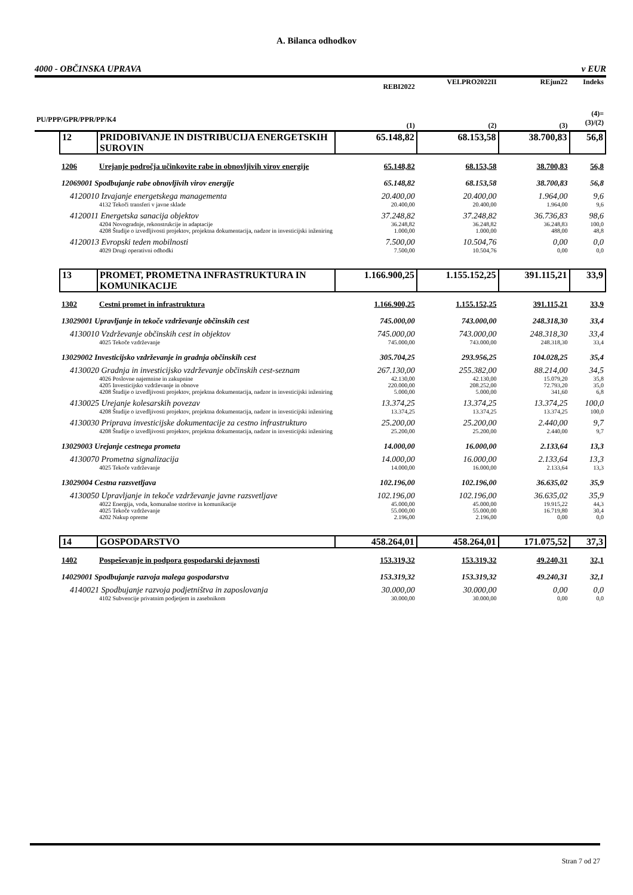A. Bilanca odhodkov
4000 - OBČINSKA UPRAVA v EUR
| | | | REBI2022 | VELPRO2022II | REjun22 | Indeks |
| --- | --- | --- | --- | --- | --- | --- |
| PU/PPP/GPR/PPR/PP/K4 | | | (1) | (2) | (3) | (4)= (3)/(2) |
| | 12 | PRIDOBIVANJE IN DISTRIBUCIJA ENERGETSKIH SUROVIN | 65.148,82 | 68.153,58 | 38.700,83 | 56,8 |
| | 1206 | Urejanje področja učinkovite rabe in obnovljivih virov energije | 65.148,82 | 68.153,58 | 38.700,83 | 56,8 |
| | 12069001 Spodbujanje rabe obnovljivih virov energije | | 65.148,82 | 68.153,58 | 38.700,83 | 56,8 |
| | 4120010 Izvajanje energetskega managementa | | 20.400,00 | 20.400,00 | 1.964,00 | 9,6 |
| | | 4132 Tekoči transferi v javne sklade | 20.400,00 | 20.400,00 | 1.964,00 | 9,6 |
| | 4120011 Energetska sanacija objektov | | 37.248,82 | 37.248,82 | 36.736,83 | 98,6 |
| | | 4204 Novogradnje, rekonstrukcije in adaptacije | 36.248,82 | 36.248,82 | 36.248,83 | 100,0 |
| | | 4208 Študije o izvedljivosti projektov, projektna dokumentacija, nadzor in investicijski inženiring | 1.000,00 | 1.000,00 | 488,00 | 48,8 |
| | 4120013 Evropski teden mobilnosti | | 7.500,00 | 10.504,76 | 0,00 | 0,0 |
| | | 4029 Drugi operativni odhodki | 7.500,00 | 10.504,76 | 0,00 | 0,0 |
| | 13 | PROMET, PROMETNA INFRASTRUKTURA IN KOMUNIKACIJE | 1.166.900,25 | 1.155.152,25 | 391.115,21 | 33,9 |
| | 1302 | Cestni promet in infrastruktura | 1.166.900,25 | 1.155.152,25 | 391.115,21 | 33,9 |
| | 13029001 Upravljanje in tekoče vzdrževanje občinskih cest | | 745.000,00 | 743.000,00 | 248.318,30 | 33,4 |
| | 4130010 Vzdrževanje občinskih cest in objektov | | 745.000,00 | 743.000,00 | 248.318,30 | 33,4 |
| | | 4025 Tekoče vzdrževanje | 745.000,00 | 743.000,00 | 248.318,30 | 33,4 |
| | 13029002 Investicijsko vzdrževanje in gradnja občinskih cest | | 305.704,25 | 293.956,25 | 104.028,25 | 35,4 |
| | 4130020 Gradnja in investicijsko vzdrževanje občinskih cest-seznam | | 267.130,00 | 255.382,00 | 88.214,00 | 34,5 |
| | | 4026 Poslovne najemnine in zakupnine | 42.130,00 | 42.130,00 | 15.079,20 | 35,8 |
| | | 4205 Investicijsko vzdrževanje in obnove | 220.000,00 | 208.252,00 | 72.793,20 | 35,0 |
| | | 4208 Študije o izvedljivosti projektov, projektna dokumentacija, nadzor in investicijski inženiring | 5.000,00 | 5.000,00 | 341,60 | 6,8 |
| | 4130025 Urejanje kolesarskih povezav | | 13.374,25 | 13.374,25 | 13.374,25 | 100,0 |
| | | 4208 Študije o izvedljivosti projektov, projektna dokumentacija, nadzor in investicijski inženiring | 13.374,25 | 13.374,25 | 13.374,25 | 100,0 |
| | 4130030 Priprava investicijske dokumentacije za cestno infrastrukturo | | 25.200,00 | 25.200,00 | 2.440,00 | 9,7 |
| | | 4208 Študije o izvedljivosti projektov, projektna dokumentacija, nadzor in investicijski inženiring | 25.200,00 | 25.200,00 | 2.440,00 | 9,7 |
| | 13029003 Urejanje cestnega prometa | | 14.000,00 | 16.000,00 | 2.133,64 | 13,3 |
| | 4130070 Prometna signalizacija | | 14.000,00 | 16.000,00 | 2.133,64 | 13,3 |
| | | 4025 Tekoče vzdrževanje | 14.000,00 | 16.000,00 | 2.133,64 | 13,3 |
| | 13029004 Cestna razsvetljava | | 102.196,00 | 102.196,00 | 36.635,02 | 35,9 |
| | 4130050 Upravljanje in tekoče vzdrževanje javne razsvetljave | | 102.196,00 | 102.196,00 | 36.635,02 | 35,9 |
| | | 4022 Energija, voda, komunalne storitve in komunikacije | 45.000,00 | 45.000,00 | 19.915,22 | 44,3 |
| | | 4025 Tekoče vzdrževanje | 55.000,00 | 55.000,00 | 16.719,80 | 30,4 |
| | | 4202 Nakup opreme | 2.196,00 | 2.196,00 | 0,00 | 0,0 |
| | 14 | GOSPODARSTVO | 458.264,01 | 458.264,01 | 171.075,52 | 37,3 |
| | 1402 | Pospeševanje in podpora gospodarski dejavnosti | 153.319,32 | 153.319,32 | 49.240,31 | 32,1 |
| | 14029001 Spodbujanje razvoja malega gospodarstva | | 153.319,32 | 153.319,32 | 49.240,31 | 32,1 |
| | 4140021 Spodbujanje razvoja podjetništva in zaposlovanja | | 30.000,00 | 30.000,00 | 0,00 | 0,0 |
| | | 4102 Subvencije privatnim podjetjem in zasebnikom | 30.000,00 | 30.000,00 | 0,00 | 0,0 |
Stran 7 od 27